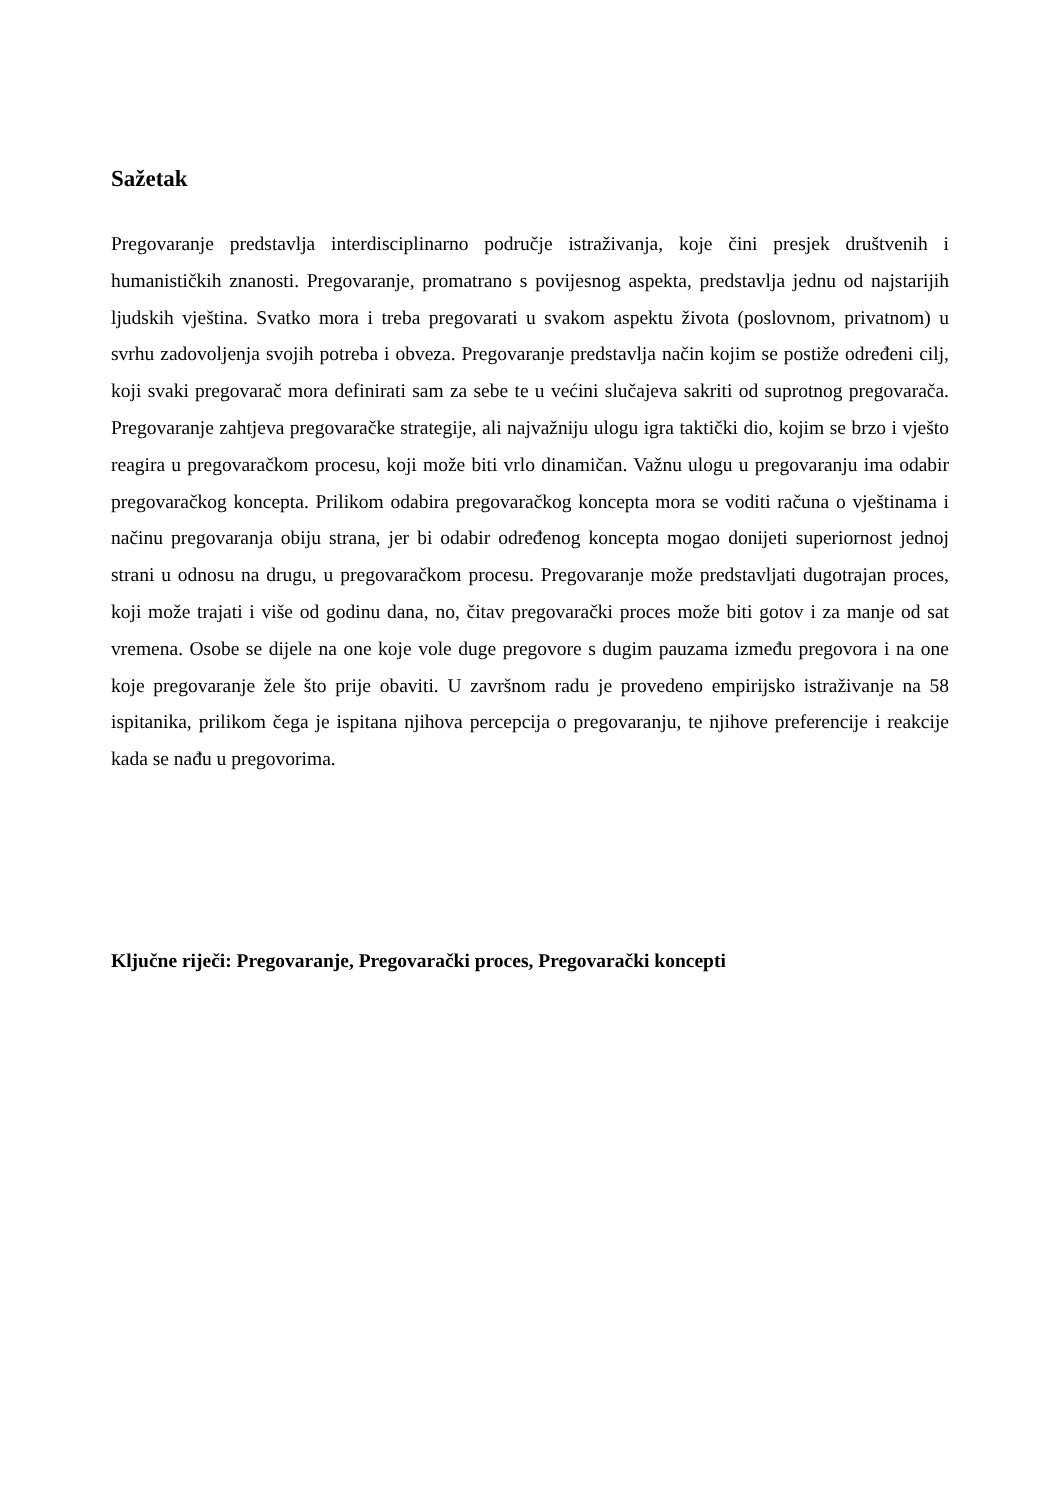Sažetak
Pregovaranje predstavlja interdisciplinarno područje istraživanja, koje čini presjek društvenih i humanističkih znanosti. Pregovaranje, promatrano s povijesnog aspekta, predstavlja jednu od najstarijih ljudskih vještina. Svatko mora i treba pregovarati u svakom aspektu života (poslovnom, privatnom) u svrhu zadovoljenja svojih potreba i obveza. Pregovaranje predstavlja način kojim se postiže određeni cilj, koji svaki pregovarač mora definirati sam za sebe te u većini slučajeva sakriti od suprotnog pregovarača. Pregovaranje zahtjeva pregovaračke strategije, ali najvažniju ulogu igra taktički dio, kojim se brzo i vješto reagira u pregovaračkom procesu, koji može biti vrlo dinamičan. Važnu ulogu u pregovaranju ima odabir pregovaračkog koncepta. Prilikom odabira pregovaračkog koncepta mora se voditi računa o vještinama i načinu pregovaranja obiju strana, jer bi odabir određenog koncepta mogao donijeti superiornost jednoj strani u odnosu na drugu, u pregovaračkom procesu. Pregovaranje može predstavljati dugotrajan proces, koji može trajati i više od godinu dana, no, čitav pregovarački proces može biti gotov i za manje od sat vremena. Osobe se dijele na one koje vole duge pregovore s dugim pauzama između pregovora i na one koje pregovaranje žele što prije obaviti. U završnom radu je provedeno empirijsko istraživanje na 58 ispitanika, prilikom čega je ispitana njihova percepcija o pregovaranju, te njihove preferencije i reakcije kada se nađu u pregovorima.
Ključne riječi: Pregovaranje, Pregovarački proces, Pregovarački koncepti